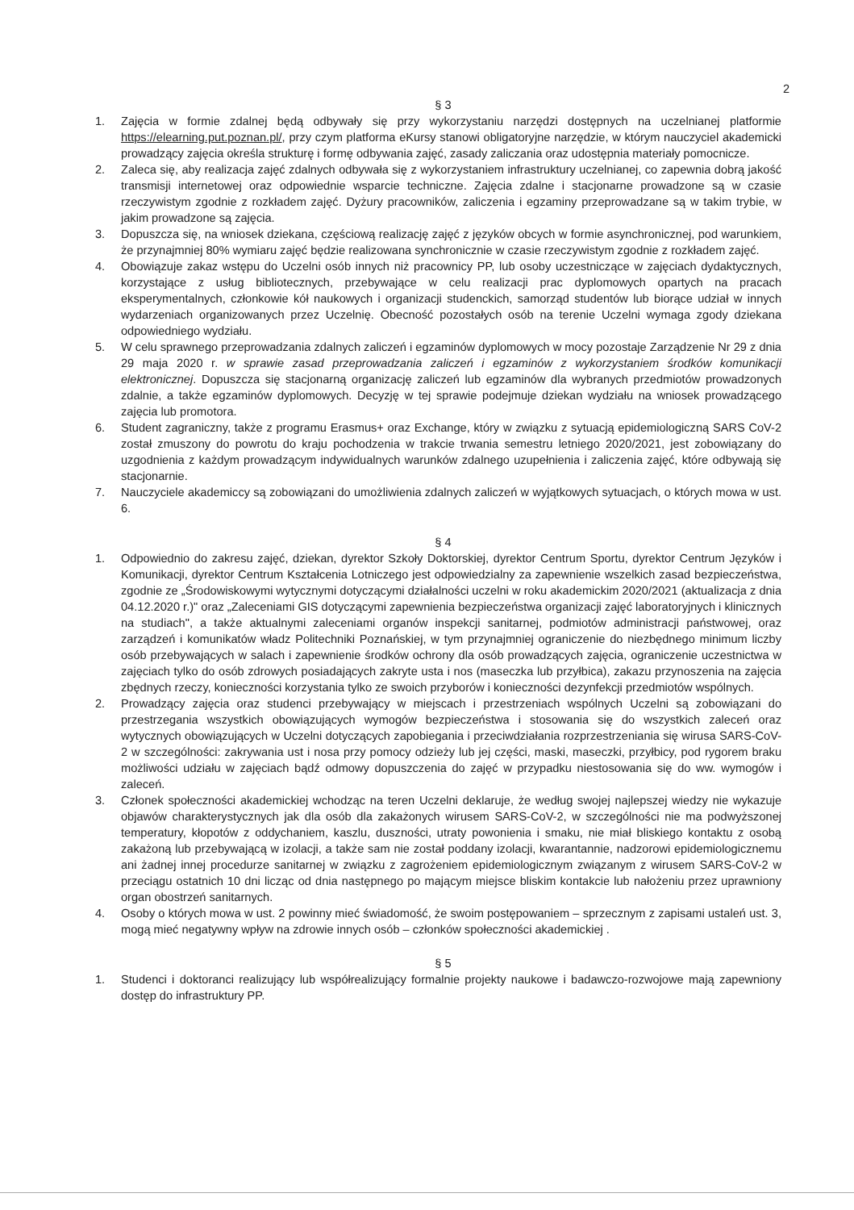2
§ 3
1. Zajęcia w formie zdalnej będą odbywały się przy wykorzystaniu narzędzi dostępnych na uczelnianej platformie https://elearning.put.poznan.pl/, przy czym platforma eKursy stanowi obligatoryjne narzędzie, w którym nauczyciel akademicki prowadzący zajęcia określa strukturę i formę odbywania zajęć, zasady zaliczania oraz udostępnia materiały pomocnicze.
2. Zaleca się, aby realizacja zajęć zdalnych odbywała się z wykorzystaniem infrastruktury uczelnianej, co zapewnia dobrą jakość transmisji internetowej oraz odpowiednie wsparcie techniczne. Zajęcia zdalne i stacjonarne prowadzone są w czasie rzeczywistym zgodnie z rozkładem zajęć. Dyżury pracowników, zaliczenia i egzaminy przeprowadzane są w takim trybie, w jakim prowadzone są zajęcia.
3. Dopuszcza się, na wniosek dziekana, częściową realizację zajęć z języków obcych w formie asynchronicznej, pod warunkiem, że przynajmniej 80% wymiaru zajęć będzie realizowana synchronicznie w czasie rzeczywistym zgodnie z rozkładem zajęć.
4. Obowiązuje zakaz wstępu do Uczelni osób innych niż pracownicy PP, lub osoby uczestniczące w zajęciach dydaktycznych, korzystające z usług bibliotecznych, przebywające w celu realizacji prac dyplomowych opartych na pracach eksperymentalnych, członkowie kół naukowych i organizacji studenckich, samorząd studentów lub biorące udział w innych wydarzeniach organizowanych przez Uczelnię. Obecność pozostałych osób na terenie Uczelni wymaga zgody dziekana odpowiedniego wydziału.
5. W celu sprawnego przeprowadzania zdalnych zaliczeń i egzaminów dyplomowych w mocy pozostaje Zarządzenie Nr 29 z dnia 29 maja 2020 r. w sprawie zasad przeprowadzania zaliczeń i egzaminów z wykorzystaniem środków komunikacji elektronicznej. Dopuszcza się stacjonarną organizację zaliczeń lub egzaminów dla wybranych przedmiotów prowadzonych zdalnie, a także egzaminów dyplomowych. Decyzję w tej sprawie podejmuje dziekan wydziału na wniosek prowadzącego zajęcia lub promotora.
6. Student zagraniczny, także z programu Erasmus+ oraz Exchange, który w związku z sytuacją epidemiologiczną SARS CoV-2 został zmuszony do powrotu do kraju pochodzenia w trakcie trwania semestru letniego 2020/2021, jest zobowiązany do uzgodnienia z każdym prowadzącym indywidualnych warunków zdalnego uzupełnienia i zaliczenia zajęć, które odbywają się stacjonarnie.
7. Nauczyciele akademiccy są zobowiązani do umożliwienia zdalnych zaliczeń w wyjątkowych sytuacjach, o których mowa w ust. 6.
§ 4
1. Odpowiednio do zakresu zajęć, dziekan, dyrektor Szkoły Doktorskiej, dyrektor Centrum Sportu, dyrektor Centrum Języków i Komunikacji, dyrektor Centrum Kształcenia Lotniczego jest odpowiedzialny za zapewnienie wszelkich zasad bezpieczeństwa, zgodnie ze „Środowiskowymi wytycznymi dotyczącymi działalności uczelni w roku akademickim 2020/2021 (aktualizacja z dnia 04.12.2020 r.)" oraz „Zaleceniami GIS dotyczącymi zapewnienia bezpieczeństwa organizacji zajęć laboratoryjnych i klinicznych na studiach", a także aktualnymi zaleceniami organów inspekcji sanitarnej, podmiotów administracji państwowej, oraz zarządzeń i komunikatów władz Politechniki Poznańskiej, w tym przynajmniej ograniczenie do niezbędnego minimum liczby osób przebywających w salach i zapewnienie środków ochrony dla osób prowadzących zajęcia, ograniczenie uczestnictwa w zajęciach tylko do osób zdrowych posiadających zakryte usta i nos (maseczka lub przyłbica), zakazu przynoszenia na zajęcia zbędnych rzeczy, konieczności korzystania tylko ze swoich przyborów i konieczności dezynfekcji przedmiotów wspólnych.
2. Prowadzący zajęcia oraz studenci przebywający w miejscach i przestrzeniach wspólnych Uczelni są zobowiązani do przestrzegania wszystkich obowiązujących wymogów bezpieczeństwa i stosowania się do wszystkich zaleceń oraz wytycznych obowiązujących w Uczelni dotyczących zapobiegania i przeciwdziałania rozprzestrzeniania się wirusa SARS-CoV-2 w szczególności: zakrywania ust i nosa przy pomocy odzieży lub jej części, maski, maseczki, przyłbicy, pod rygorem braku możliwości udziału w zajęciach bądź odmowy dopuszczenia do zajęć w przypadku niestosowania się do ww. wymogów i zaleceń.
3. Członek społeczności akademickiej wchodząc na teren Uczelni deklaruje, że według swojej najlepszej wiedzy nie wykazuje objawów charakterystycznych jak dla osób dla zakażonych wirusem SARS-CoV-2, w szczególności nie ma podwyższonej temperatury, kłopotów z oddychaniem, kaszlu, duszności, utraty powonienia i smaku, nie miał bliskiego kontaktu z osobą zakażoną lub przebywającą w izolacji, a także sam nie został poddany izolacji, kwarantannie, nadzorowi epidemiologicznemu ani żadnej innej procedurze sanitarnej w związku z zagrożeniem epidemiologicznym związanym z wirusem SARS-CoV-2 w przeciągu ostatnich 10 dni licząc od dnia następnego po mającym miejsce bliskim kontakcie lub nałożeniu przez uprawniony organ obostrzeń sanitarnych.
4. Osoby o których mowa w ust. 2 powinny mieć świadomość, że swoim postępowaniem – sprzecznym z zapisami ustaleń ust. 3, mogą mieć negatywny wpływ na zdrowie innych osób – członków społeczności akademickiej .
§ 5
1. Studenci i doktoranci realizujący lub współrealizujący formalnie projekty naukowe i badawczo-rozwojowe mają zapewniony dostęp do infrastruktury PP.